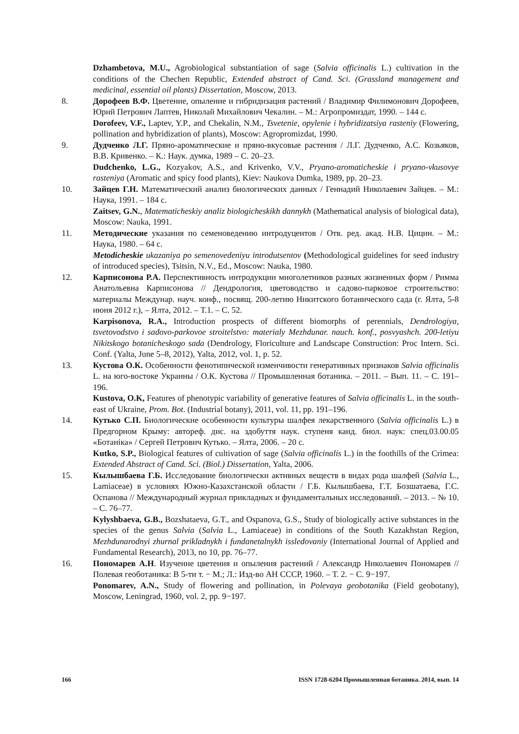Dzhambetova, M.U., Agrobiological substantiation of sage (Salvia officinalis L.) cultivation in the conditions of the Chechen Republic, Extended abstract of Cand. Sci. (Grassland management and medicinal, essential oil plants) Dissertation, Moscow, 2013.
8. Дорофеев В.Ф. Цветение, опыление и гибридизация растений / Владимир Филимонович Дорофеев, Юрий Петрович Лаптев, Николай Михайлович Чекалин. – М.: Агропромиздат, 1990. – 144 с.
Dorofeev, V.F., Laptev, Y.P., and Chekalin, N.M., Tsvetenie, opylenie i hybridizatsiya rasteniy (Flowering, pollination and hybridization of plants), Moscow: Agropromizdat, 1990.
9. Дудченко Л.Г. Пряно-ароматические и пряно-вкусовые растения / Л.Г. Дудченко, А.С. Козьяков, В.В. Кривенко. – К.: Наук. думка, 1989 – С. 20–23.
Dudchenko, L.G., Kozyakov, A.S., and Krivenko, V.V., Pryano-aromaticheskie i pryano-vkusovye rasteniya (Aromatic and spicy food plants), Kiev: Naukova Dumka, 1989, pp. 20–23.
10. Зайцев Г.Н. Математический анализ биологических данных / Геннадий Николаевич Зайцев. – М.: Наука, 1991. – 184 с.
Zaitsev, G.N., Matematicheskiy analiz biologicheskikh dannykh (Mathematical analysis of biological data), Moscow: Nauka, 1991.
11. Методические указания по семеноведению интродуцентов / Отв. ред. акад. Н.В. Цицин. – М.: Наука, 1980. – 64 с.
Metodicheskie ukazaniya po semenovedeniyu introdutsentov (Methodological guidelines for seed industry of introduced species), Tsitsin, N.V., Ed., Moscow: Nauka, 1980.
12. Карписонова Р.А. Перспективность интродукции многолетников разных жизненных форм / Римма Анатольевна Карписонова // Дендрология, цветоводство и садово-парковое строительство: материалы Междунар. науч. конф., посвящ. 200-летию Никитского ботанического сада (г. Ялта, 5-8 июня 2012 г.), – Ялта, 2012. – Т.1. – С. 52.
Karpisonova, R.A., Introduction prospects of different biomorphs of perennials, Dendrologiya, tsvetovodstvo i sadovo-parkovoe stroitelstvo: materialy Mezhdunar. nauch. konf., posvyashch. 200-letiyu Nikitskogo botanicheskogo sada (Dendrology, Floriculture and Landscape Construction: Proc Intern. Sci. Conf. (Yalta, June 5–8, 2012), Yalta, 2012, vol. 1, p. 52.
13. Кустова О.К. Особенности фенотипической изменчивости генеративных признаков Salvia officinalis L. на юго-востоке Украины / О.К. Кустова // Промышленная ботаника. – 2011. – Вып. 11. – С. 191–196.
Kustova, O.K, Features of phenotypic variability of generative features of Salvia officinalis L. in the south-east of Ukraine, Prom. Bot. (Industrial botany), 2011, vol. 11, pp. 191–196.
14. Кутько С.П. Биологические особенности культуры шалфея лекарственного (Salvia officinalis L.) в Предгорном Крыму: автореф. дис. на здобуття наук. ступеня канд. биол. наук: спец.03.00.05 «Ботаніка» / Сергей Петрович Кутько. – Ялта, 2006. – 20 с.
Kutko, S.P., Biological features of cultivation of sage (Salvia officinalis L.) in the foothills of the Crimea: Extended Abstract of Cand. Sci. (Biol.) Dissertation, Yalta, 2006.
15. Кылышбаева Г.Б. Исследование биологически активных веществ в видах рода шалфей (Salvia L., Lamiaceae) в условиях Южно-Казахстанской области / Г.Б. Кылышбаева, Г.Т. Бозшатаева, Г.С. Оспанова // Международный журнал прикладных и фундаментальных исследований. – 2013. – № 10. – С. 76–77.
Kylyshbaeva, G.B., Bozshataeva, G.T., and Ospanova, G.S., Study of biologically active substances in the species of the genus Salvia (Salvia L., Lamiaceae) in conditions of the South Kazakhstan Region, Mezhdunarodnyi zhurnal prikladnykh i fundanetalnykh issledovaniy (International Journal of Applied and Fundamental Research), 2013, no 10, pp. 76–77.
16. Пономарев А.Н. Изучение цветения и опыления растений / Александр Николаевич Пономарев // Полевая геоботаника: В 5-ти т. − М.; Л.: Изд-во АН СССР, 1960. – Т. 2. − С. 9−197.
Ponomarev, A.N., Study of flowering and pollination, in Polevaya geobotanika (Field geobotany), Moscow, Leningrad, 1960, vol. 2, pp. 9−197.
166 ISSN 1728-6204 Промышленная ботаника. 2014, вып. 14